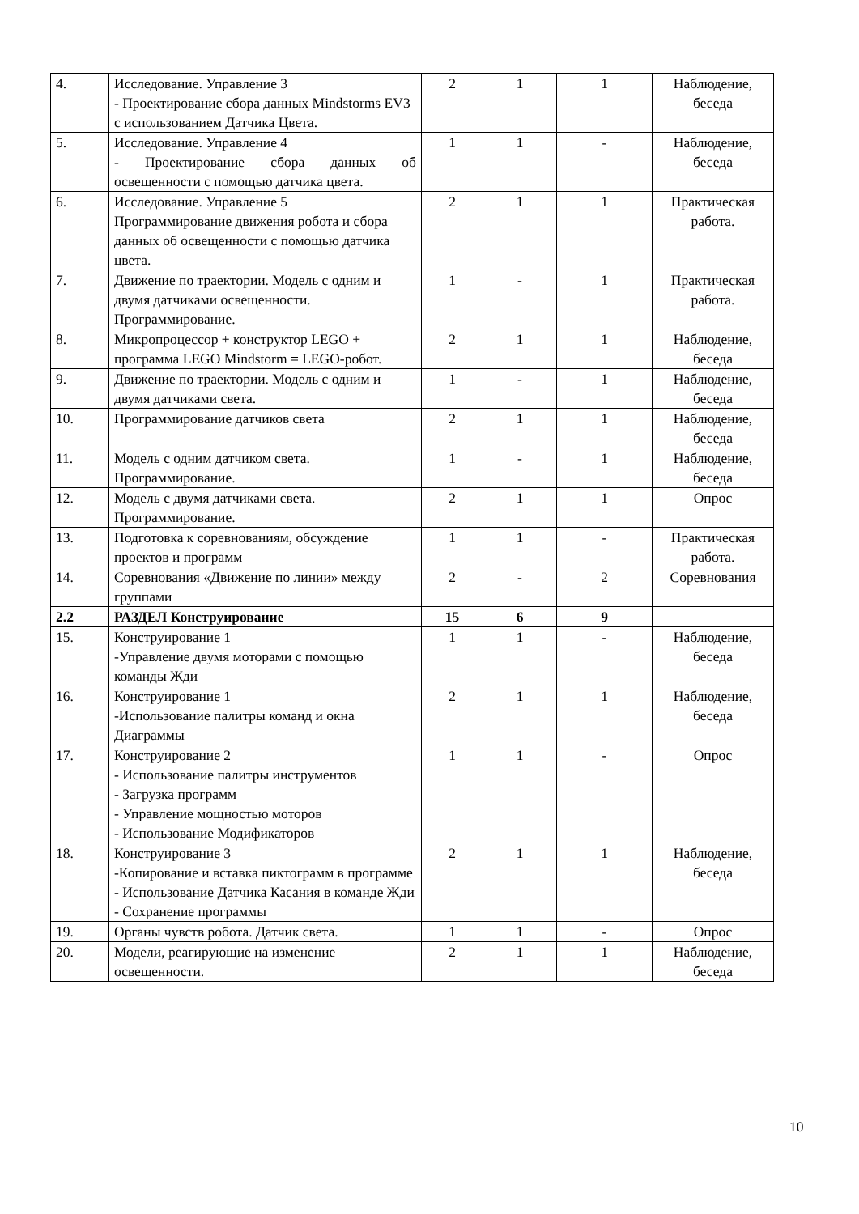| 4. | Исследование. Управление 3 - Проектирование сбора данных Mindstorms EV3 с использованием Датчика Цвета. | 2 | 1 | 1 | Наблюдение, беседа |
| 5. | Исследование. Управление 4 - Проектирование сбора данных об освещенности с помощью датчика цвета. | 1 | 1 | - | Наблюдение, беседа |
| 6. | Исследование. Управление 5 Программирование движения робота и сбора данных об освещенности с помощью датчика цвета. | 2 | 1 | 1 | Практическая работа. |
| 7. | Движение по траектории. Модель с одним и двумя датчиками освещенности. Программирование. | 1 | - | 1 | Практическая работа. |
| 8. | Микропроцессор + конструктор LEGO + программа LEGO Mindstorm = LEGO-робот. | 2 | 1 | 1 | Наблюдение, беседа |
| 9. | Движение по траектории. Модель с одним и двумя датчиками света. | 1 | - | 1 | Наблюдение, беседа |
| 10. | Программирование датчиков света | 2 | 1 | 1 | Наблюдение, беседа |
| 11. | Модель с одним датчиком света. Программирование. | 1 | - | 1 | Наблюдение, беседа |
| 12. | Модель с двумя датчиками света. Программирование. | 2 | 1 | 1 | Опрос |
| 13. | Подготовка к соревнованиям, обсуждение проектов и программ | 1 | 1 | - | Практическая работа. |
| 14. | Соревнования «Движение по линии» между группами | 2 | - | 2 | Соревнования |
| 2.2 | РАЗДЕЛ Конструирование | 15 | 6 | 9 | |
| 15. | Конструирование 1 -Управление двумя моторами с помощью команды Жди | 1 | 1 | - | Наблюдение, беседа |
| 16. | Конструирование 1 -Использование палитры команд и окна Диаграммы | 2 | 1 | 1 | Наблюдение, беседа |
| 17. | Конструирование 2 - Использование палитры инструментов - Загрузка программ - Управление мощностью моторов - Использование Модификаторов | 1 | 1 | - | Опрос |
| 18. | Конструирование 3 -Копирование и вставка пиктограмм в программе - Использование Датчика Касания в команде Жди - Сохранение программы | 2 | 1 | 1 | Наблюдение, беседа |
| 19. | Органы чувств робота. Датчик света. | 1 | 1 | - | Опрос |
| 20. | Модели, реагирующие на изменение освещенности. | 2 | 1 | 1 | Наблюдение, беседа |
10